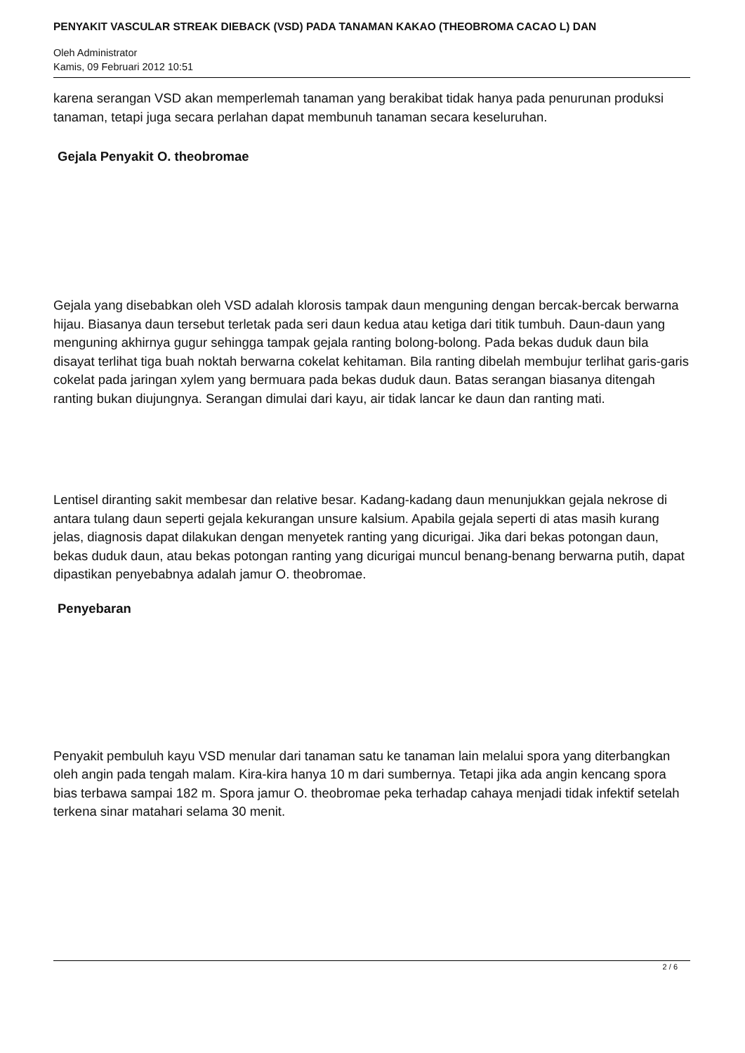PENYAKIT VASCULAR STREAK DIEBACK (VSD) PADA TANAMAN KAKAO (THEOBROMA CACAO L) DAN
Oleh Administrator
Kamis, 09 Februari 2012 10:51
karena serangan VSD akan memperlemah tanaman yang berakibat tidak hanya pada penurunan produksi tanaman, tetapi juga secara perlahan dapat membunuh tanaman secara keseluruhan.
Gejala Penyakit O. theobromae
Gejala yang disebabkan oleh VSD adalah klorosis tampak daun menguning dengan bercak-bercak berwarna hijau. Biasanya daun tersebut terletak pada seri daun kedua atau ketiga dari titik tumbuh. Daun-daun yang menguning akhirnya gugur sehingga tampak gejala ranting bolong-bolong. Pada bekas duduk daun bila disayat terlihat tiga buah noktah berwarna cokelat kehitaman. Bila ranting dibelah membujur terlihat garis-garis cokelat pada jaringan xylem yang bermuara pada bekas duduk daun. Batas serangan biasanya ditengah ranting bukan diujungnya. Serangan dimulai dari kayu, air tidak lancar ke daun dan ranting mati.
Lentisel diranting sakit membesar dan relative besar. Kadang-kadang daun menunjukkan gejala nekrose di antara tulang daun seperti gejala kekurangan unsure kalsium. Apabila gejala seperti di atas masih kurang jelas, diagnosis dapat dilakukan dengan menyetek ranting yang dicurigai. Jika dari bekas potongan daun, bekas duduk daun, atau bekas potongan ranting yang dicurigai muncul benang-benang berwarna putih, dapat dipastikan penyebabnya adalah jamur O. theobromae.
Penyebaran
Penyakit pembuluh kayu VSD menular dari tanaman satu ke tanaman lain melalui spora yang diterbangkan oleh angin pada tengah malam. Kira-kira hanya 10 m dari sumbernya. Tetapi jika ada angin kencang spora bias terbawa sampai 182 m. Spora jamur O. theobromae peka terhadap cahaya menjadi tidak infektif setelah terkena sinar matahari selama 30 menit.
2 / 6